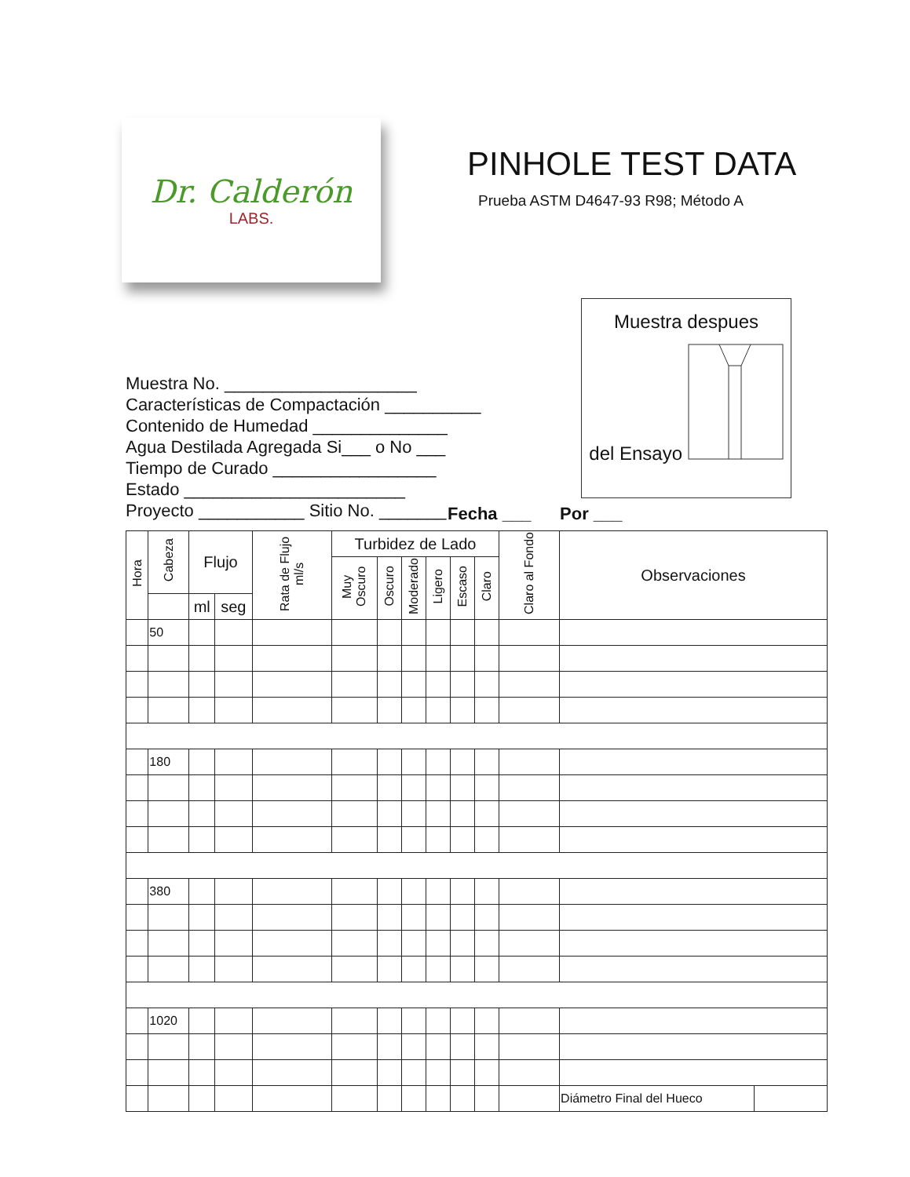Dr. Calderón
LABS.
PINHOLE TEST DATA
Prueba ASTM D4647-93 R98; Método A
Muestra No. ____________________
Características de Compactación __________
Contenido de Humedad ______________
Agua Destilada Agregada Si___ o No ___
Tiempo de Curado _________________
Estado _______________________
Proyecto ___________ Sitio No. _______
Muestra despues
del Ensayo
Fecha ___ Por ___
| Hora | Cabeza | Flujo | | Rata de Flujo ml/s | Turbidez de Lado | | | | | | Claro al Fondo | Observaciones | |
| --- | --- | --- | --- | --- | --- | --- | --- | --- | --- | --- | --- | --- | --- |
| | | | | | Muy Oscuro | Oscuro | Moderado | Ligero | Escaso | Claro | | | |
| | | ml | seg | | | | | | | | | | |
| | 50 | | | | | | | | | | | | |
| | 180 | | | | | | | | | | | | |
| | 380 | | | | | | | | | | | | |
| | 1020 | | | | | | | | | | | | |
| | | | | | | | | | | | | Diámetro Final del Hueco | |